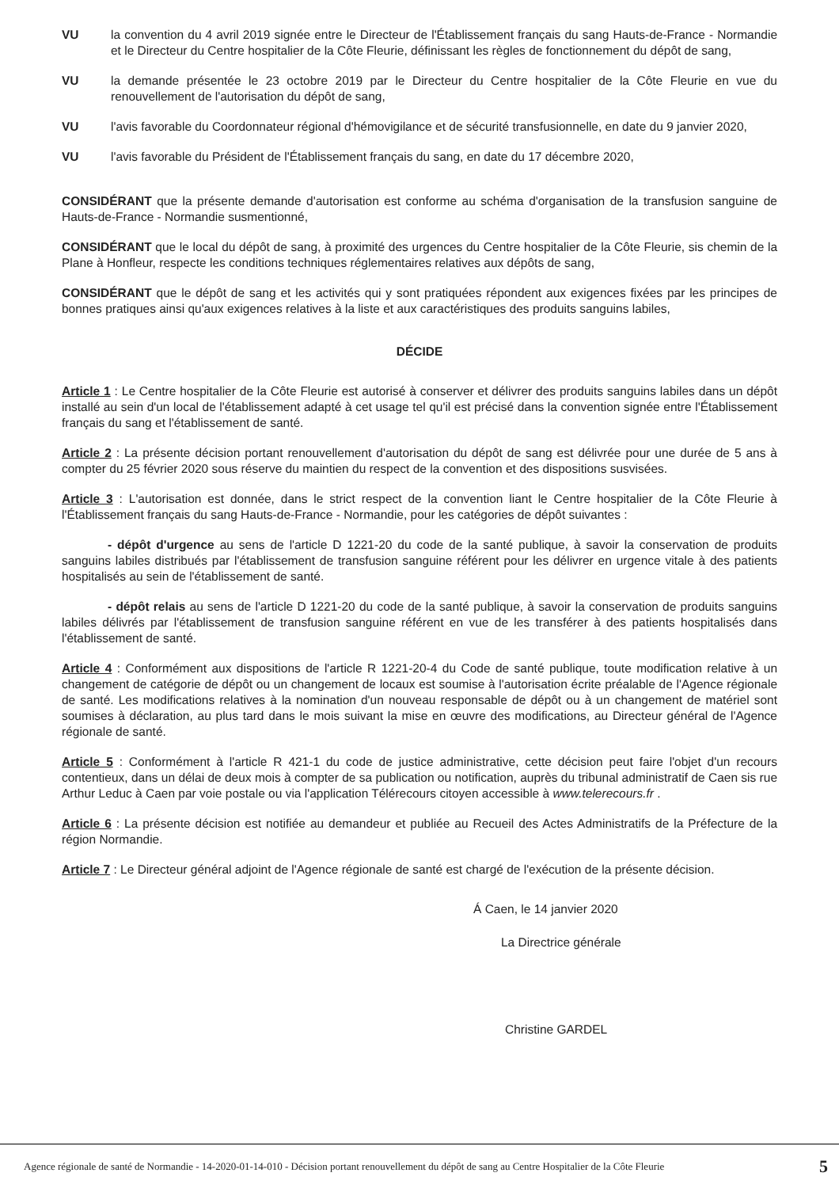VU la convention du 4 avril 2019 signée entre le Directeur de l'Établissement français du sang Hauts-de-France - Normandie et le Directeur du Centre hospitalier de la Côte Fleurie, définissant les règles de fonctionnement du dépôt de sang,
VU la demande présentée le 23 octobre 2019 par le Directeur du Centre hospitalier de la Côte Fleurie en vue du renouvellement de l'autorisation du dépôt de sang,
VU l'avis favorable du Coordonnateur régional d'hémovigilance et de sécurité transfusionnelle, en date du 9 janvier 2020,
VU l'avis favorable du Président de l'Établissement français du sang, en date du 17 décembre 2020,
CONSIDÉRANT que la présente demande d'autorisation est conforme au schéma d'organisation de la transfusion sanguine de Hauts-de-France - Normandie susmentionné,
CONSIDÉRANT que le local du dépôt de sang, à proximité des urgences du Centre hospitalier de la Côte Fleurie, sis chemin de la Plane à Honfleur, respecte les conditions techniques réglementaires relatives aux dépôts de sang,
CONSIDÉRANT que le dépôt de sang et les activités qui y sont pratiquées répondent aux exigences fixées par les principes de bonnes pratiques ainsi qu'aux exigences relatives à la liste et aux caractéristiques des produits sanguins labiles,
DÉCIDE
Article 1 : Le Centre hospitalier de la Côte Fleurie est autorisé à conserver et délivrer des produits sanguins labiles dans un dépôt installé au sein d'un local de l'établissement adapté à cet usage tel qu'il est précisé dans la convention signée entre l'Établissement français du sang et l'établissement de santé.
Article 2 : La présente décision portant renouvellement d'autorisation du dépôt de sang est délivrée pour une durée de 5 ans à compter du 25 février 2020 sous réserve du maintien du respect de la convention et des dispositions susvisées.
Article 3 : L'autorisation est donnée, dans le strict respect de la convention liant le Centre hospitalier de la Côte Fleurie à l'Établissement français du sang Hauts-de-France - Normandie, pour les catégories de dépôt suivantes :
- dépôt d'urgence au sens de l'article D 1221-20 du code de la santé publique, à savoir la conservation de produits sanguins labiles distribués par l'établissement de transfusion sanguine référent pour les délivrer en urgence vitale à des patients hospitalisés au sein de l'établissement de santé.
- dépôt relais au sens de l'article D 1221-20 du code de la santé publique, à savoir la conservation de produits sanguins labiles délivrés par l'établissement de transfusion sanguine référent en vue de les transférer à des patients hospitalisés dans l'établissement de santé.
Article 4 : Conformément aux dispositions de l'article R 1221-20-4 du Code de santé publique, toute modification relative à un changement de catégorie de dépôt ou un changement de locaux est soumise à l'autorisation écrite préalable de l'Agence régionale de santé. Les modifications relatives à la nomination d'un nouveau responsable de dépôt ou à un changement de matériel sont soumises à déclaration, au plus tard dans le mois suivant la mise en œuvre des modifications, au Directeur général de l'Agence régionale de santé.
Article 5 : Conformément à l'article R 421-1 du code de justice administrative, cette décision peut faire l'objet d'un recours contentieux, dans un délai de deux mois à compter de sa publication ou notification, auprès du tribunal administratif de Caen sis rue Arthur Leduc à Caen par voie postale ou via l'application Télérecours citoyen accessible à www.telerecours.fr .
Article 6 : La présente décision est notifiée au demandeur et publiée au Recueil des Actes Administratifs de la Préfecture de la région Normandie.
Article 7 : Le Directeur général adjoint de l'Agence régionale de santé est chargé de l'exécution de la présente décision.
Á Caen, le 14 janvier 2020
La Directrice générale
Christine GARDEL
Agence régionale de santé de Normandie - 14-2020-01-14-010 - Décision portant renouvellement du dépôt de sang au Centre Hospitalier de la Côte Fleurie 5